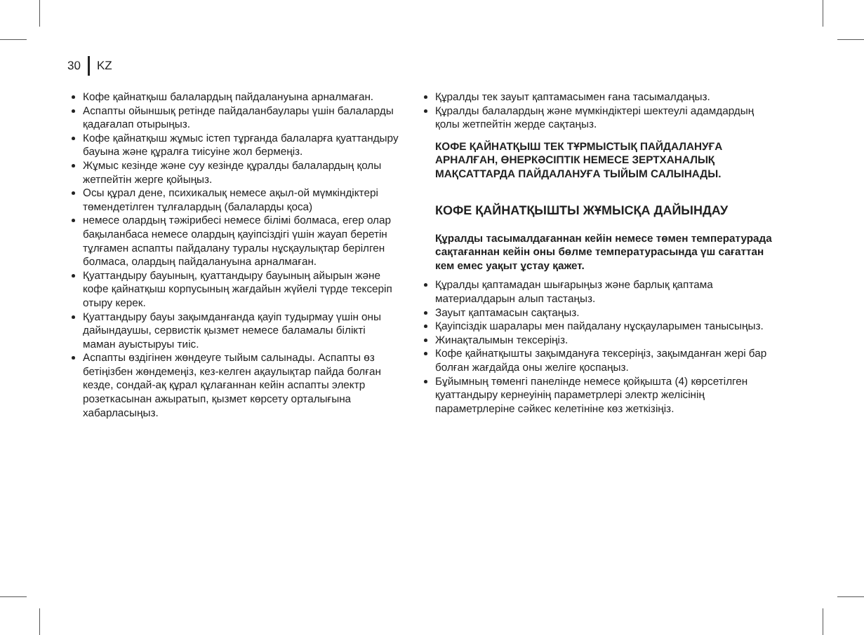30 KZ
Кофе қайнатқыш балалардың пайдалануына арналмаған.
Аспапты ойыншық ретінде пайдаланбаулары үшін балаларды қадағалап отырыңыз.
Кофе қайнатқыш жұмыс істеп тұрғанда балаларға қуаттандыру бауына және құралға тиісуіне жол бермеңіз.
Жұмыс кезінде және суу кезінде құралды балалардың қолы жетпейтін жерге қойыңыз.
Осы құрал дене, психикалық немесе ақыл-ой мүмкіндіктері төмендетілген тұлғалардың (балаларды қоса)
немесе олардың тәжірибесі немесе білімі болмаса, егер олар бақыланбаса немесе олардың қауіпсіздігі үшін жауап беретін тұлғамен аспапты пайдалану туралы нұсқаулықтар берілген болмаса, олардың пайдалануына арналмаған.
Қуаттандыру бауының, қуаттандыру бауының айырын және кофе қайнатқыш корпусының жағдайын жүйелі түрде тексеріп отыру керек.
Қуаттандыру бауы зақымданғанда қауіп тудырмау үшін оны дайындаушы, сервистік қызмет немесе баламалы білікті маман ауыстыруы тиіс.
Аспапты өздігінен жөндеуге тыйым салынады. Аспапты өз бетіңізбен жөндемеңіз, кез-келген ақаулықтар пайда болған кезде, сондай-ақ құрал құлағаннан кейін аспапты электр розеткасынан ажыратып, қызмет көрсету орталығына хабарласыңыз.
Құралды тек зауыт қаптамасымен ғана тасымалдаңыз.
Құралды балалардың және мүмкіндіктері шектеулі адамдардың қолы жетпейтін жерде сақтаңыз.
КОФЕ ҚАЙНАТҚЫШ ТЕК ТҰРМЫСТЫҚ ПАЙДАЛАНУҒА АРНАЛҒАН, ӨНЕРКӘСІПТІК НЕМЕСЕ ЗЕРТХАНАЛЫҚ МАҚСАТТАРДА ПАЙДАЛАНУҒА ТЫЙЫМ САЛЫНАДЫ.
КОФЕ ҚАЙНАТҚЫШТЫ ЖҰМЫСҚА ДАЙЫНДАУ
Құралды тасымалдағаннан кейін немесе төмен температурада сақтағаннан кейін оны бөлме температурасында үш сағаттан кем емес уақыт ұстау қажет.
Құралды қаптамадан шығарыңыз және барлық қаптама материалдарын алып тастаңыз.
Зауыт қаптамасын сақтаңыз.
Қауіпсіздік шаралары мен пайдалану нұсқауларымен танысыңыз.
Жинақталымын тексеріңіз.
Кофе қайнатқышты зақымдануға тексеріңіз, зақымданған жері бар болған жағдайда оны желіге қоспаңыз.
Бұйымның төменгі панелінде немесе қойқышта (4) көрсетілген қуаттандыру кернеуінің параметрлері электр желісінің параметрлеріне сәйкес келетініне көз жеткізіңіз.